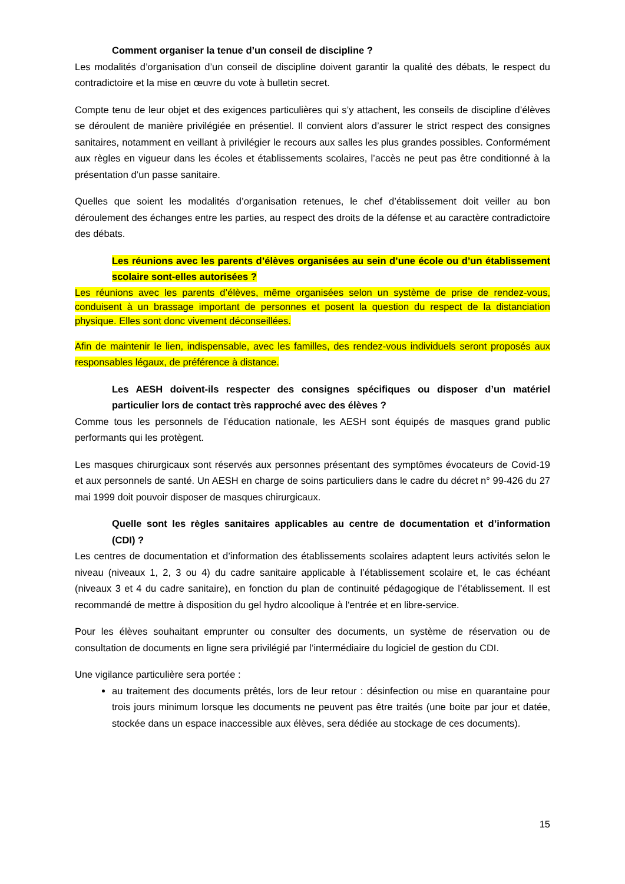Comment organiser la tenue d’un conseil de discipline ?
Les modalités d’organisation d’un conseil de discipline doivent garantir la qualité des débats, le respect du contradictoire et la mise en œuvre du vote à bulletin secret.
Compte tenu de leur objet et des exigences particulières qui s’y attachent, les conseils de discipline d’élèves se déroulent de manière privilégiée en présentiel. Il convient alors d’assurer le strict respect des consignes sanitaires, notamment en veillant à privilégier le recours aux salles les plus grandes possibles. Conformément aux règles en vigueur dans les écoles et établissements scolaires, l’accès ne peut pas être conditionné à la présentation d’un passe sanitaire.
Quelles que soient les modalités d’organisation retenues, le chef d’établissement doit veiller au bon déroulement des échanges entre les parties, au respect des droits de la défense et au caractère contradictoire des débats.
Les réunions avec les parents d’élèves organisées au sein d’une école ou d’un établissement scolaire sont-elles autorisées ?
Les réunions avec les parents d’élèves, même organisées selon un système de prise de rendez-vous, conduisent à un brassage important de personnes et posent la question du respect de la distanciation physique. Elles sont donc vivement déconseillées.
Afin de maintenir le lien, indispensable, avec les familles, des rendez-vous individuels seront proposés aux responsables légaux, de préférence à distance.
Les AESH doivent-ils respecter des consignes spécifiques ou disposer d’un matériel particulier lors de contact très rapproché avec des élèves ?
Comme tous les personnels de l’éducation nationale, les AESH sont équipés de masques grand public performants qui les protègent.
Les masques chirurgicaux sont réservés aux personnes présentant des symptômes évocateurs de Covid-19 et aux personnels de santé. Un AESH en charge de soins particuliers dans le cadre du décret n° 99-426 du 27 mai 1999 doit pouvoir disposer de masques chirurgicaux.
Quelle sont les règles sanitaires applicables au centre de documentation et d’information (CDI) ?
Les centres de documentation et d’information des établissements scolaires adaptent leurs activités selon le niveau (niveaux 1, 2, 3 ou 4) du cadre sanitaire applicable à l’établissement scolaire et, le cas échéant (niveaux 3 et 4 du cadre sanitaire), en fonction du plan de continuité pédagogique de l’établissement. Il est recommandé de mettre à disposition du gel hydro alcoolique à l'entrée et en libre-service.
Pour les élèves souhaitant emprunter ou consulter des documents, un système de réservation ou de consultation de documents en ligne sera privilégié par l’intermédiaire du logiciel de gestion du CDI.
Une vigilance particulière sera portée :
au traitement des documents prêtés, lors de leur retour : désinfection ou mise en quarantaine pour trois jours minimum lorsque les documents ne peuvent pas être traités (une boite par jour et datée, stockée dans un espace inaccessible aux élèves, sera dédiée au stockage de ces documents).
15